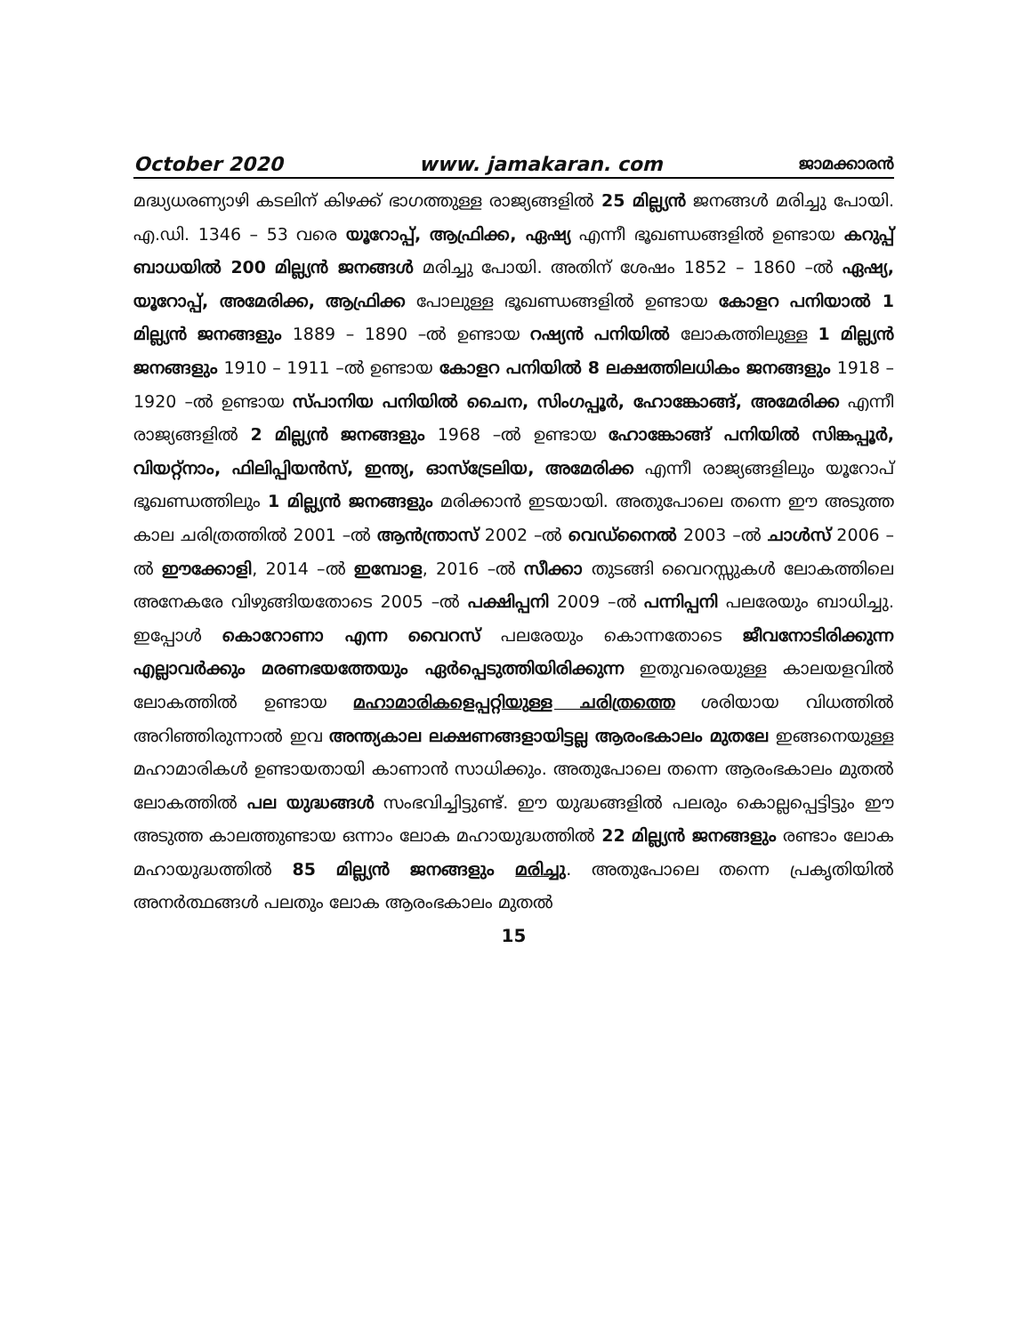October 2020 www. jamakaran. com ജാമക്കാരൻ
മദ്ധ്യധരണ്യാഴി കടലിന് കിഴക്ക് ഭാഗത്തുള്ള രാജ്യങ്ങളിൽ 25 മില്ല്യൻ ജനങ്ങൾ മരിച്ചു പോയി. എ.ഡി. 1346 – 53 വരെ യൂറോപ്പ്, ആഫ്രിക്ക, ഏഷ്യ എന്നീ ഭൂഖണ്ഡങ്ങളിൽ ഉണ്ടായ കറുപ്പ് ബാധയിൽ 200 മില്ല്യൻ ജനങ്ങൾ മരിച്ചു പോയി. അതിന് ശേഷം 1852 – 1860 –ൽ ഏഷ്യ, യൂറോപ്പ്, അമേരിക്ക, ആഫ്രിക്ക പോലുള്ള ഭൂഖണ്ഡങ്ങളിൽ ഉണ്ടായ കോളറ പനിയാൽ 1 മില്ല്യൻ ജനങ്ങളും 1889 – 1890 –ൽ ഉണ്ടായ റഷ്യൻ പനിയിൽ ലോകത്തിലുള്ള 1 മില്ല്യൻ ജനങ്ങളും 1910 – 1911 –ൽ ഉണ്ടായ കോളറ പനിയിൽ 8 ലക്ഷത്തിലധികം ജനങ്ങളും 1918 – 1920 –ൽ ഉണ്ടായ സ്പാനിയ പനിയിൽ ചൈന, സിംഗപ്പൂർ, ഹോങ്കോങ്ങ്, അമേരിക്ക എന്നീ രാജ്യങ്ങളിൽ 2 മില്ല്യൻ ജനങ്ങളും 1968 –ൽ ഉണ്ടായ ഹോങ്കോങ്ങ് പനിയിൽ സിങ്കപ്പൂർ, വിയറ്റ്നാം, ഫിലിപ്പിയൻസ്, ഇന്ത്യ, ഓസ്ട്രേലിയ, അമേരിക്ക എന്നീ രാജ്യങ്ങളിലും യൂറോപ് ഭൂഖണ്ഡത്തിലും 1 മില്ല്യൻ ജനങ്ങളും മരിക്കാൻ ഇടയായി. അതുപോലെ തന്നെ ഈ അടുത്ത കാല ചരിത്രത്തിൽ 2001 –ൽ ആൻന്ത്രാസ് 2002 –ൽ വെഡ്നൈൽ 2003 –ൽ ചാൾസ് 2006 –ൽ ഈക്കോളി, 2014 –ൽ ഇമ്പോള, 2016 –ൽ സീക്കാ തുടങ്ങി വൈറസ്സുകൾ ലോകത്തിലെ അനേകരേ വിഴുങ്ങിയതോടെ 2005 –ൽ പക്ഷിപ്പനി 2009 –ൽ പന്നിപ്പനി പലരേയും ബാധിച്ചു. ഇപ്പോൾ കൊറോണാ എന്ന വൈറസ് പലരേയും കൊന്നതോടെ ജീവനോടിരിക്കുന്ന എല്ലാവർക്കും മരണഭയത്തേയും ഏർപ്പെടുത്തിയിരിക്കുന്ന ഇതുവരെയുള്ള കാലയളവിൽ ലോകത്തിൽ ഉണ്ടായ മഹാമാരികളെപ്പറ്റിയുള്ള ചരിത്രത്തെ ശരിയായ വിധത്തിൽ അറിഞ്ഞിരുന്നാൽ ഇവ അന്ത്യകാല ലക്ഷണങ്ങളായിട്ടല്ല ആരംഭകാലം മുതലേ ഇങ്ങനെയുള്ള മഹാമാരികൾ ഉണ്ടായതായി കാണാൻ സാധിക്കും. അതുപോലെ തന്നെ ആരംഭകാലം മുതൽ ലോകത്തിൽ പല യുദ്ധങ്ങൾ സംഭവിച്ചിട്ടുണ്ട്. ഈ യുദ്ധങ്ങളിൽ പലരും കൊല്ലപ്പെട്ടിട്ടും ഈ അടുത്ത കാലത്തുണ്ടായ ഒന്നാം ലോക മഹായുദ്ധത്തിൽ 22 മില്ല്യൻ ജനങ്ങളും രണ്ടാം ലോക മഹായുദ്ധത്തിൽ 85 മില്ല്യൻ ജനങ്ങളും മരിച്ചു. അതുപോലെ തന്നെ പ്രകൃതിയിൽ അനർത്ഥങ്ങൾ പലതും ലോക ആരംഭകാലം മുതൽ
15